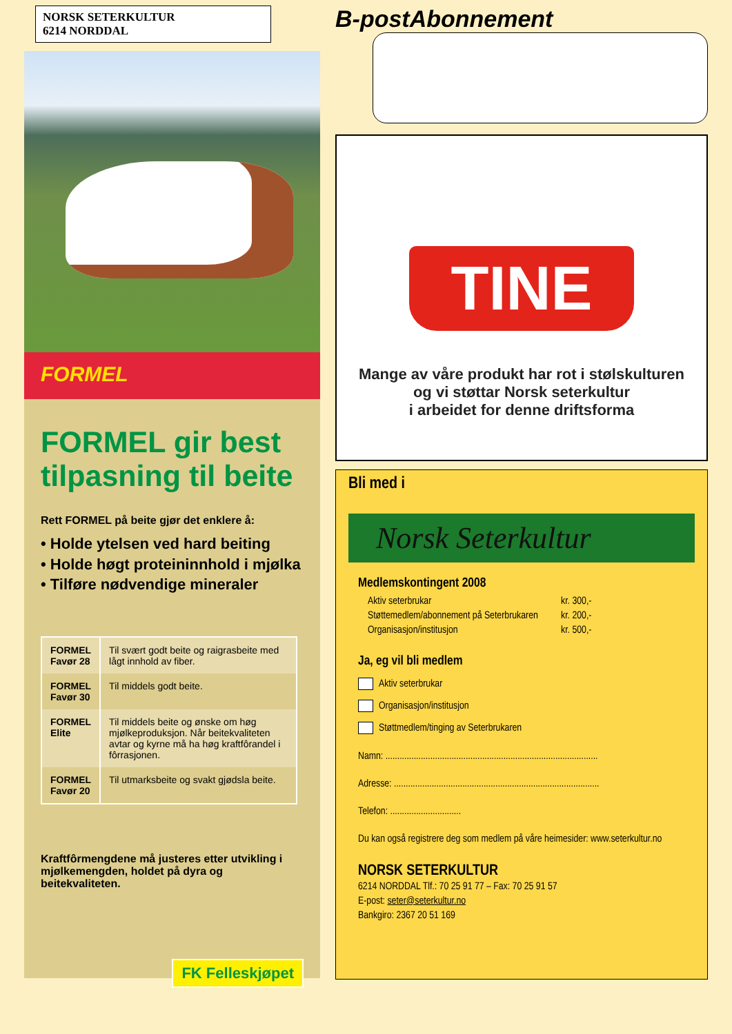NORSK SETERKULTUR
6214 NORDDAL
FORMEL
FORMEL gir best tilpasning til beite
Rett FORMEL på beite gjør det enklere å:
• Holde ytelsen ved hard beiting
• Holde høgt proteininnhold i mjølka
• Tilføre nødvendige mineraler
| FORMEL Favør 28 | Til svært godt beite og raigrasbeite med lågt innhold av fiber. |
| FORMEL Favør 30 | Til middels godt beite. |
| FORMEL Elite | Til middels beite og ønske om høg mjølkeproduksjon. Når beitekvaliteten avtar og kyrne må ha høg kraftfôrandel i fôrrasjonen. |
| FORMEL Favør 20 | Til utmarksbeite og svakt gjødsla beite. |
Kraftfôrmengdene må justeres etter utvikling i mjølkemengden, holdet på dyra og beitekvaliteten.
FK Felleskjøpet
B-postAbonnement
TINE
Mange av våre produkt har rot i stølskulturen
og vi støttar Norsk seterkultur
i arbeidet for denne driftsforma
Bli med i
Norsk Seterkultur
Medlemskontingent 2008
Aktiv seterbrukar kr. 300,-
Støttemedlem/abonnement på Seterbrukaren kr. 200,-
Organisasjon/institusjon kr. 500,-
Ja, eg vil bli medlem
Aktiv seterbrukar
Organisasjon/institusjon
Støttmedlem/tinging av Seterbrukaren
Namn: ..........................................................................................
Adresse: .......................................................................................
Telefon: ..............................
Du kan også registrere deg som medlem på våre heimesider: www.seterkultur.no
NORSK SETERKULTUR
6214 NORDDAL Tlf.: 70 25 91 77 – Fax: 70 25 91 57
E-post: seter@seterkultur.no
Bankgiro: 2367 20 51 169